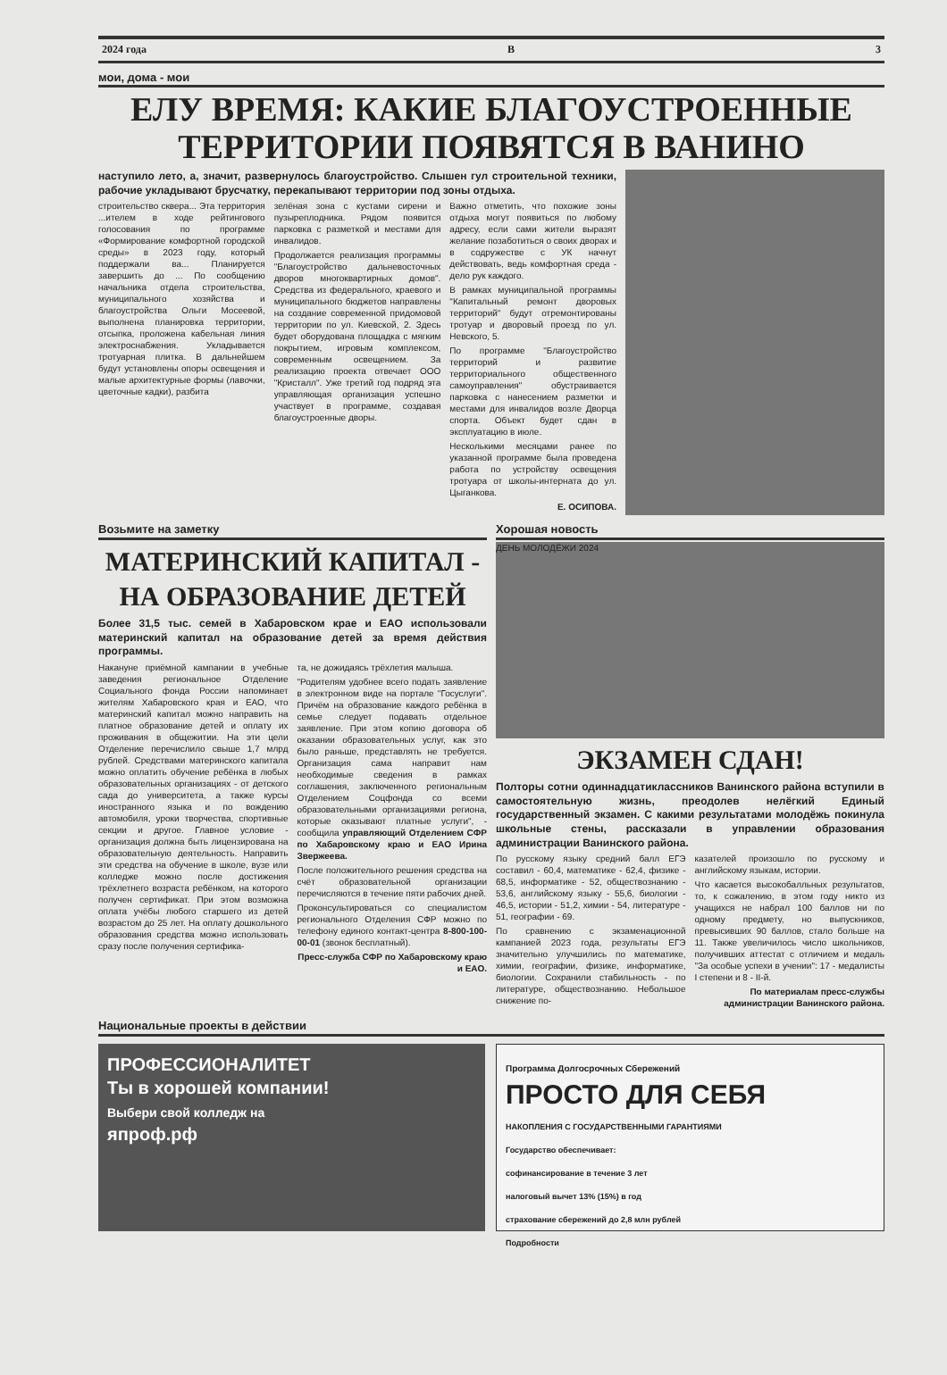2024 года В 3
мои, дома - мои
ЕЛУ ВРЕМЯ: КАКИЕ БЛАГОУСТРОЕННЫЕ ТЕРРИТОРИИ ПОЯВЯТСЯ В ВАНИНО
наступило лето, а, значит, развернулось благоустройство. Слышен гул строительной техники, рабочие укладывают брусчатку, перекапывают территории под зоны отдыха.
строительство сквера... Эта территория ...ителем в ходе рейтингового голосования по программе «Формирование комфортной городской среды» в 2023 году, который поддержали ва... Планируется завершить до ... По сообщению начальника отдела строительства, муниципального хозяйства и благоустройства Ольги Мосеевой, выполнена планировка территории, отсыпка, проложена кабельная линия электроснабжения. Укладывается тротуарная плитка. В дальнейшем будут установлены опоры освещения и малые архитектурные формы (лавочки, цветочные кадки), разбита
зелёная зона с кустами сирени и пузыреплодника. Рядом появится парковка с разметкой и местами для инвалидов.
Продолжается реализация программы "Благоустройство дальневосточных дворов многоквартирных домов". Средства из федерального, краевого и муниципального бюджетов направлены на создание современной придомовой территории по ул. Киевской, 2. Здесь будет оборудована площадка с мягким покрытием, игровым комплексом, современным освещением. За реализацию проекта отвечает ООО "Кристалл". Уже третий год подряд эта управляющая организация успешно участвует в программе, создавая благоустроенные дворы.
Важно отметить, что похожие зоны отдыха могут появиться по любому адресу, если сами жители выразят желание позаботиться о своих дворах и в содружестве с УК начнут действовать, ведь комфортная среда - дело рук каждого.
В рамках муниципальной программы "Капитальный ремонт дворовых территорий" будут отремонтированы тротуар и дворовый проезд по ул. Невского, 5.
По программе "Благоустройство территорий и развитие территориального общественного самоуправления" обустраивается парковка с нанесением разметки и местами для инвалидов возле Дворца спорта. Объект будет сдан в эксплуатацию в июле.
Несколькими месяцами ранее по указанной программе была проведена работа по устройству освещения тротуара от школы-интерната до ул. Цыганкова.
Е. ОСИПОВА.
Возьмите на заметку
МАТЕРИНСКИЙ КАПИТАЛ - НА ОБРАЗОВАНИЕ ДЕТЕЙ
Более 31,5 тыс. семей в Хабаровском крае и ЕАО использовали материнский капитал на образование детей за время действия программы.
Накануне приёмной кампании в учебные заведения региональное Отделение Социального фонда России напоминает жителям Хабаровского края и ЕАО, что материнский капитал можно направить на платное образование детей и оплату их проживания в общежитии. На эти цели Отделение перечислило свыше 1,7 млрд рублей. Средствами материнского капитала можно оплатить обучение ребёнка в любых образовательных организациях - от детского сада до университета, а также курсы иностранного языка и по вождению автомобиля, уроки творчества, спортивные секции и другое. Главное условие - организация должна быть лицензирована на образовательную деятельность. Направить эти средства на обучение в школе, вузе или колледже можно после достижения трёхлетнего возраста ребёнком, на которого получен сертификат. При этом возможна оплата учёбы любого старшего из детей возрастом до 25 лет. На оплату дошкольного образования средства можно использовать сразу после получения сертифика-
та, не дожидаясь трёхлетия малыша.
"Родителям удобнее всего подать заявление в электронном виде на портале "Госуслуги". Причём на образование каждого ребёнка в семье следует подавать отдельное заявление. При этом копию договора об оказании образовательных услуг, как это было раньше, представлять не требуется. Организация сама направит нам необходимые сведения в рамках соглашения, заключенного региональным Отделением Соцфонда со всеми образовательными организациями региона, которые оказывают платные услуги", - сообщила управляющий Отделением СФР по Хабаровскому краю и ЕАО Ирина Звержеева.
После положительного решения средства на счёт образовательной организации перечисляются в течение пяти рабочих дней.
Проконсультироваться со специалистом регионального Отделения СФР можно по телефону единого контакт-центра 8-800-100-00-01 (звонок бесплатный).
Пресс-служба СФР по Хабаровскому краю и ЕАО.
Хорошая новость
ДЕНЬ МОЛОДЁЖИ 2024
ЭКЗАМЕН СДАН!
Полторы сотни одиннадцатиклассников Ванинского района вступили в самостоятельную жизнь, преодолев нелёгкий Единый государственный экзамен. С какими результатами молодёжь покинула школьные стены, рассказали в управлении образования администрации Ванинского района.
По русскому языку средний балл ЕГЭ составил - 60,4, математике - 62,4, физике - 68,5, информатике - 52, обществознанию - 53,6, английскому языку - 55,6, биологии - 46,5, истории - 51,2, химии - 54, литературе - 51, географии - 69.
По сравнению с экзаменационной кампанией 2023 года, результаты ЕГЭ значительно улучшились по математике, химии, географии, физике, информатике, биологии. Сохранили стабильность - по литературе, обществознанию. Небольшое снижение по-
казателей произошло по русскому и английскому языкам, истории.
Что касается высокобалльных результатов, то, к сожалению, в этом году никто из учащихся не набрал 100 баллов ни по одному предмету, но выпускников, превысивших 90 баллов, стало больше на 11. Также увеличилось число школьников, получивших аттестат с отличием и медаль "За особые успехи в учении": 17 - медалисты I степени и 8 - II-й.
По материалам пресс-службы администрации Ванинского района.
Национальные проекты в действии
ПРОФЕССИОНАЛИТЕТ
Ты в хорошей компании!
Выбери свой колледж на
япроф.рф
Программа Долгосрочных Сбережений
ПРОСТО ДЛЯ СЕБЯ
НАКОПЛЕНИЯ С ГОСУДАРСТВЕННЫМИ ГАРАНТИЯМИ
Государство обеспечивает:
софинансирование в течение 3 лет
налоговый вычет 13% (15%) в год
страхование сбережений до 2,8 млн рублей
Подробности